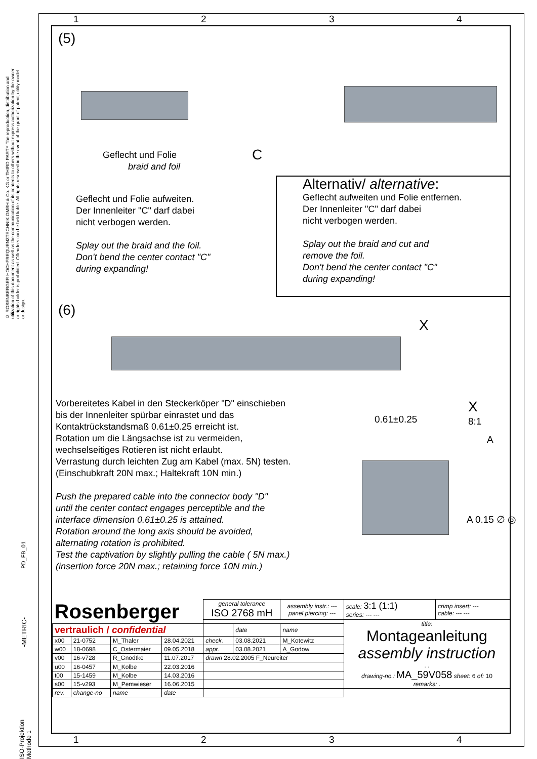© ROSENBERGER HOCHFREQUENZTECHNIK GMBH & Co. KG or THIRD PARTY The reproduction, distribution and utilization of this document as well as the communication of its contents to others without express authorization by the owner or rights-holder is prohibited. Offenders can be held liable. All rights reserved in the event of the grant of patent, utility model or design.
1 2 3 4
(5)
Geflecht und Folie
braid and foil
C
Geflecht und Folie aufweiten.
Der Innenleiter "C" darf dabei
nicht verbogen werden.
Splay out the braid and the foil.
Don't bend the center contact "C"
during expanding!
Alternativ/ alternative:
Geflecht aufweiten und Folie entfernen.
Der Innenleiter "C" darf dabei
nicht verbogen werden.
Splay out the braid and cut and
remove the foil.
Don't bend the center contact "C"
during expanding!
(6)
X
Vorbereitetes Kabel in den Steckerköper "D" einschieben
bis der Innenleiter spürbar einrastet und das
Kontaktrückstandsmaß 0.61±0.25 erreicht ist.
Rotation um die Längsachse ist zu vermeiden,
wechselseitiges Rotieren ist nicht erlaubt.
Verrastung durch leichten Zug am Kabel (max. 5N) testen.
(Einschubkraft 20N max.; Haltekraft 10N min.)
Push the prepared cable into the connector body "D"
until the center contact engages perceptible and the
interface dimension 0.61±0.25 is attained.
Rotation around the long axis should be avoided,
alternating rotation is prohibited.
Test the captivation by slightly pulling the cable ( 5N max.)
(insertion force 20N max.; retaining force 10N min.)
0.61±0.25
X
8:1
A
A 0.15 ∅ ◎
| Rosenberger | | | | general tolerance ISO 2768 mH | | assembly instr.: --- panel piercing: --- | scale: 3:1 (1:1) series: --- --- | crimp insert: --- cable: --- --- |
| | | | | | | | title: Montageanleitung assembly instruction . . drawing-no.: MA_59V058 sheet: 6 of: 10 remarks: . | |
| vertraulich / confidential | | | | | date | name | | |
| x00 | 21-0752 | M_Thaler | 28.04.2021 | check. | 03.08.2021 | M_Kotewitz | | |
| w00 | 18-0698 | C_Ostermaier | 09.05.2018 | appr. | 03.08.2021 | A_Godow | | |
| v00 | 16-v728 | R_Gnodtke | 11.07.2017 | drawn 28.02.2005 F_Neureiter | | | | |
| u00 | 16-0457 | M_Kolbe | 22.03.2016 | | | | | |
| t00 | 15-1459 | M_Kolbe | 14.03.2016 | | | | | |
| s00 | 15-v293 | M_Pemwieser | 16.06.2015 | | | | | |
| rev. | change-no | name | date | | | | | |
1 2 3 4
PD_FB_01
-METRIC-
ISO-Projektion Methode 1